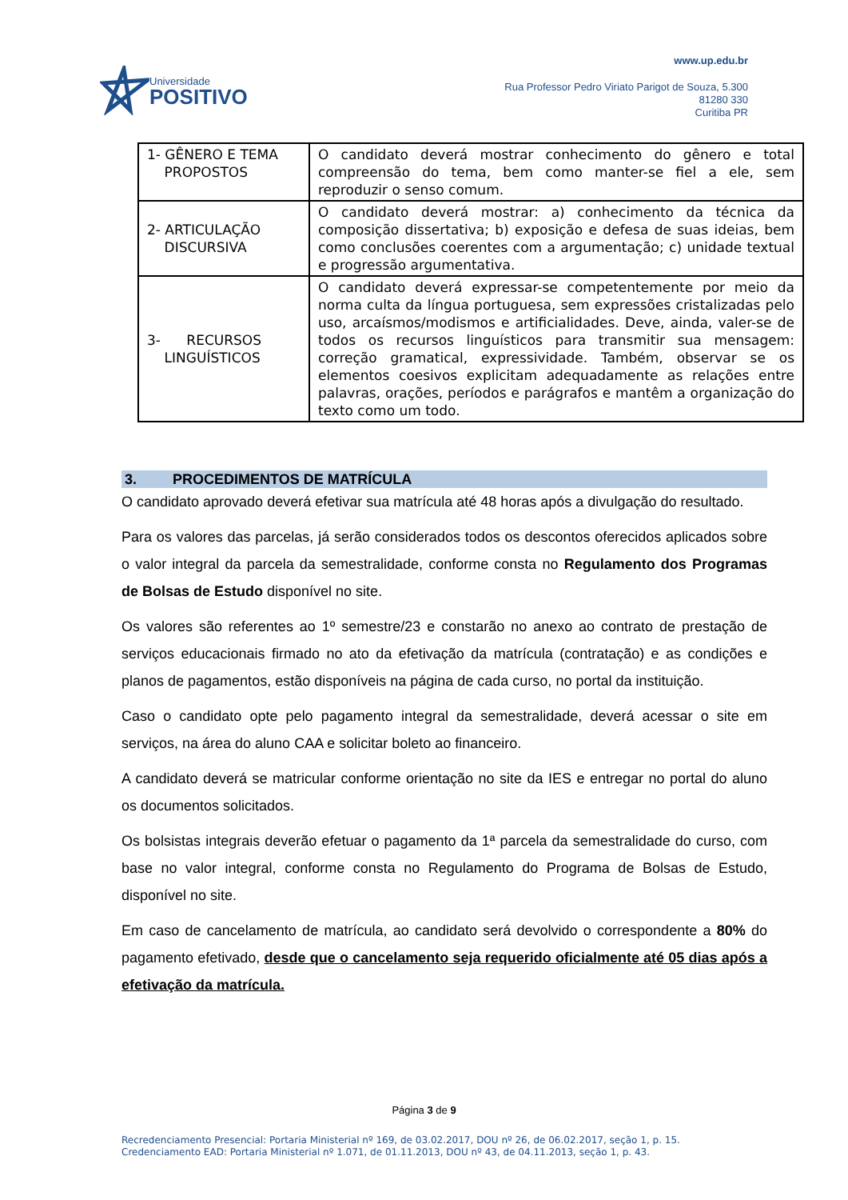Universidade
POSITIVO
www.up.edu.br
Rua Professor Pedro Viriato Parigot de Souza, 5.300
81280 330
Curitiba PR
| 1- GÊNERO E TEMA PROPOSTOS | O candidato deverá mostrar conhecimento do gênero e total compreensão do tema, bem como manter-se fiel a ele, sem reproduzir o senso comum. |
| 2- ARTICULAÇÃO DISCURSIVA | O candidato deverá mostrar: a) conhecimento da técnica da composição dissertativa; b) exposição e defesa de suas ideias, bem como conclusões coerentes com a argumentação; c) unidade textual e progressão argumentativa. |
| 3- RECURSOS LINGUÍSTICOS | O candidato deverá expressar-se competentemente por meio da norma culta da língua portuguesa, sem expressões cristalizadas pelo uso, arcaísmos/modismos e artificialidades. Deve, ainda, valer-se de todos os recursos linguísticos para transmitir sua mensagem: correção gramatical, expressividade. Também, observar se os elementos coesivos explicitam adequadamente as relações entre palavras, orações, períodos e parágrafos e mantêm a organização do texto como um todo. |
3. PROCEDIMENTOS DE MATRÍCULA
O candidato aprovado deverá efetivar sua matrícula até 48 horas após a divulgação do resultado.
Para os valores das parcelas, já serão considerados todos os descontos oferecidos aplicados sobre o valor integral da parcela da semestralidade, conforme consta no Regulamento dos Programas de Bolsas de Estudo disponível no site.
Os valores são referentes ao 1º semestre/23 e constarão no anexo ao contrato de prestação de serviços educacionais firmado no ato da efetivação da matrícula (contratação) e as condições e planos de pagamentos, estão disponíveis na página de cada curso, no portal da instituição.
Caso o candidato opte pelo pagamento integral da semestralidade, deverá acessar o site em serviços, na área do aluno CAA e solicitar boleto ao financeiro.
A candidato deverá se matricular conforme orientação no site da IES e entregar no portal do aluno os documentos solicitados.
Os bolsistas integrais deverão efetuar o pagamento da 1ª parcela da semestralidade do curso, com base no valor integral, conforme consta no Regulamento do Programa de Bolsas de Estudo, disponível no site.
Em caso de cancelamento de matrícula, ao candidato será devolvido o correspondente a 80% do pagamento efetivado, desde que o cancelamento seja requerido oficialmente até 05 dias após a efetivação da matrícula.
Página 3 de 9
Recredenciamento Presencial: Portaria Ministerial nº 169, de 03.02.2017, DOU nº 26, de 06.02.2017, seção 1, p. 15.
Credenciamento EAD: Portaria Ministerial nº 1.071, de 01.11.2013, DOU nº 43, de 04.11.2013, seção 1, p. 43.